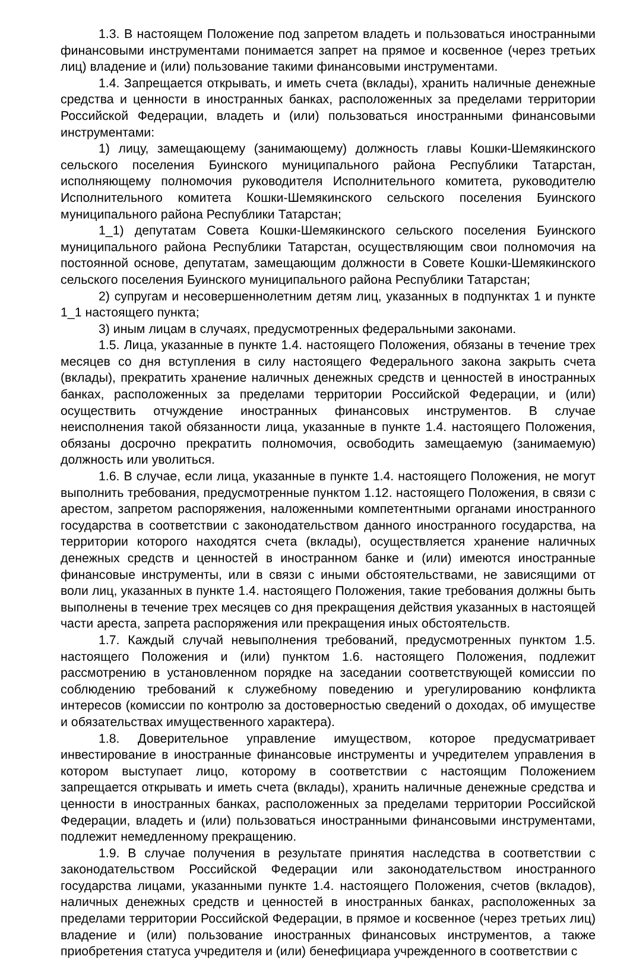1.3. В настоящем Положение под запретом владеть и пользоваться иностранными финансовыми инструментами понимается запрет на прямое и косвенное (через третьих лиц) владение и (или) пользование такими финансовыми инструментами.
1.4. Запрещается открывать, и иметь счета (вклады), хранить наличные денежные средства и ценности в иностранных банках, расположенных за пределами территории Российской Федерации, владеть и (или) пользоваться иностранными финансовыми инструментами:
1) лицу, замещающему (занимающему) должность главы Кошки-Шемякинского сельского поселения Буинского муниципального района Республики Татарстан, исполняющему полномочия руководителя Исполнительного комитета, руководителю Исполнительного комитета Кошки-Шемякинского сельского поселения Буинского муниципального района Республики Татарстан;
1_1) депутатам Совета Кошки-Шемякинского сельского поселения Буинского муниципального района Республики Татарстан, осуществляющим свои полномочия на постоянной основе, депутатам, замещающим должности в Совете Кошки-Шемякинского сельского поселения Буинского муниципального района Республики Татарстан;
2) супругам и несовершеннолетним детям лиц, указанных в подпунктах 1 и пункте 1_1 настоящего пункта;
3) иным лицам в случаях, предусмотренных федеральными законами.
1.5. Лица, указанные в пункте 1.4. настоящего Положения, обязаны в течение трех месяцев со дня вступления в силу настоящего Федерального закона закрыть счета (вклады), прекратить хранение наличных денежных средств и ценностей в иностранных банках, расположенных за пределами территории Российской Федерации, и (или) осуществить отчуждение иностранных финансовых инструментов. В случае неисполнения такой обязанности лица, указанные в пункте 1.4. настоящего Положения, обязаны досрочно прекратить полномочия, освободить замещаемую (занимаемую) должность или уволиться.
1.6. В случае, если лица, указанные в пункте 1.4. настоящего Положения, не могут выполнить требования, предусмотренные пунктом 1.12. настоящего Положения, в связи с арестом, запретом распоряжения, наложенными компетентными органами иностранного государства в соответствии с законодательством данного иностранного государства, на территории которого находятся счета (вклады), осуществляется хранение наличных денежных средств и ценностей в иностранном банке и (или) имеются иностранные финансовые инструменты, или в связи с иными обстоятельствами, не зависящими от воли лиц, указанных в пункте 1.4. настоящего Положения, такие требования должны быть выполнены в течение трех месяцев со дня прекращения действия указанных в настоящей части ареста, запрета распоряжения или прекращения иных обстоятельств.
1.7. Каждый случай невыполнения требований, предусмотренных пунктом 1.5. настоящего Положения и (или) пунктом 1.6. настоящего Положения, подлежит рассмотрению в установленном порядке на заседании соответствующей комиссии по соблюдению требований к служебному поведению и урегулированию конфликта интересов (комиссии по контролю за достоверностью сведений о доходах, об имуществе и обязательствах имущественного характера).
1.8. Доверительное управление имуществом, которое предусматривает инвестирование в иностранные финансовые инструменты и учредителем управления в котором выступает лицо, которому в соответствии с настоящим Положением запрещается открывать и иметь счета (вклады), хранить наличные денежные средства и ценности в иностранных банках, расположенных за пределами территории Российской Федерации, владеть и (или) пользоваться иностранными финансовыми инструментами, подлежит немедленному прекращению.
1.9. В случае получения в результате принятия наследства в соответствии с законодательством Российской Федерации или законодательством иностранного государства лицами, указанными пункте 1.4. настоящего Положения, счетов (вкладов), наличных денежных средств и ценностей в иностранных банках, расположенных за пределами территории Российской Федерации, в прямое и косвенное (через третьих лиц) владение и (или) пользование иностранных финансовых инструментов, а также приобретения статуса учредителя и (или) бенефициара учрежденного в соответствии с